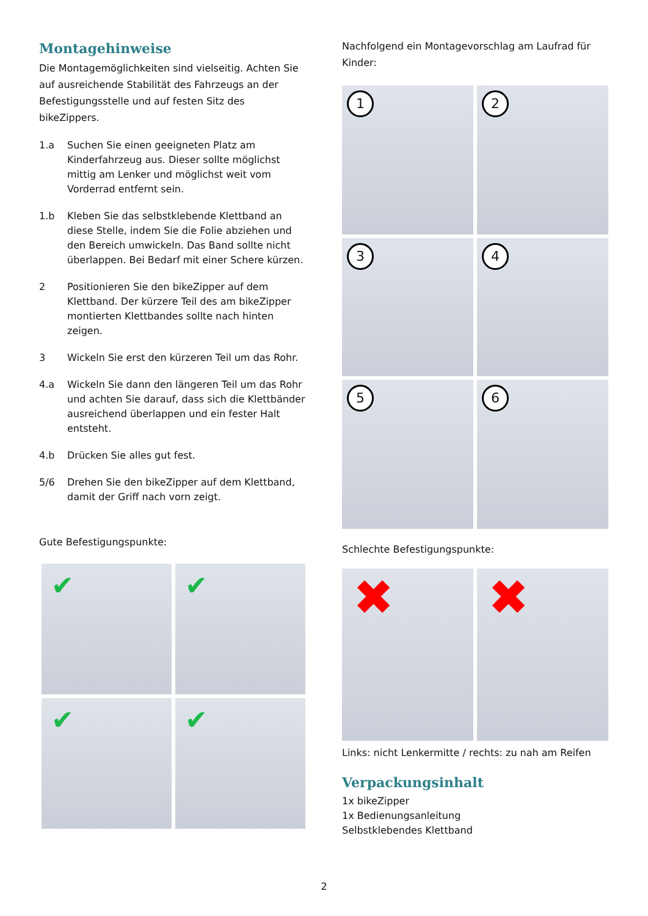Montagehinweise
Die Montagemöglichkeiten sind vielseitig. Achten Sie auf ausreichende Stabilität des Fahrzeugs an der Befestigungsstelle und auf festen Sitz des bikeZippers.
1.a Suchen Sie einen geeigneten Platz am Kinderfahrzeug aus. Dieser sollte möglichst mittig am Lenker und möglichst weit vom Vorderrad entfernt sein.
1.b Kleben Sie das selbstklebende Klettband an diese Stelle, indem Sie die Folie abziehen und den Bereich umwickeln. Das Band sollte nicht überlappen. Bei Bedarf mit einer Schere kürzen.
2 Positionieren Sie den bikeZipper auf dem Klettband. Der kürzere Teil des am bikeZipper montierten Klettbandes sollte nach hinten zeigen.
3 Wickeln Sie erst den kürzeren Teil um das Rohr.
4.a Wickeln Sie dann den längeren Teil um das Rohr und achten Sie darauf, dass sich die Klettbänder ausreichend überlappen und ein fester Halt entsteht.
4.b Drücken Sie alles gut fest.
5/6 Drehen Sie den bikeZipper auf dem Klettband, damit der Griff nach vorn zeigt.
Gute Befestigungspunkte:
✔
✔
✔
✔
Nachfolgend ein Montagevorschlag am Laufrad für Kinder:
1
2
3
4
5
6
Schlechte Befestigungspunkte:
✖
✖
Links: nicht Lenkermitte / rechts: zu nah am Reifen
Verpackungsinhalt
1x bikeZipper
1x Bedienungsanleitung
Selbstklebendes Klettband
2